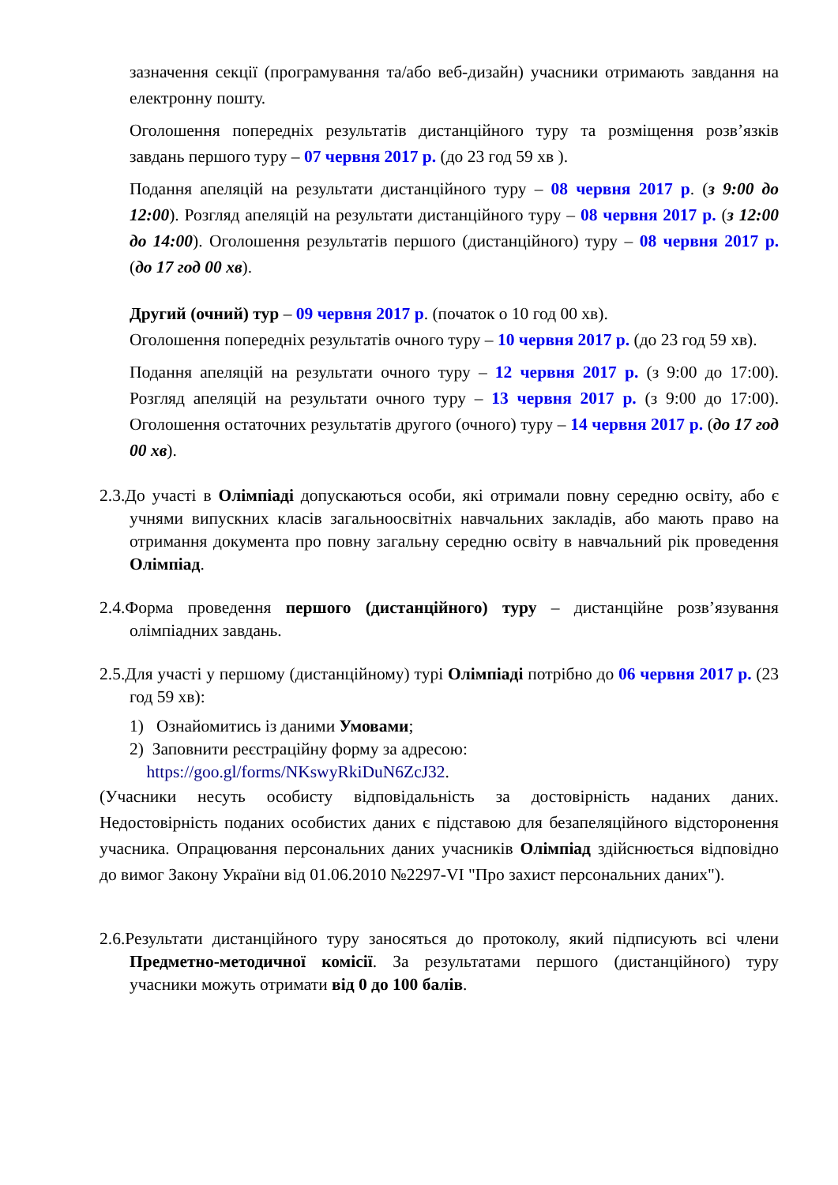зазначення секції (програмування та/або веб-дизайн) учасники отримають завдання на електронну пошту.
Оголошення попередніх результатів дистанційного туру та розміщення розв’язків завдань першого туру – 07 червня 2017 р. (до 23 год 59 хв ).
Подання апеляцій на результати дистанційного туру – 08 червня 2017 р. (з 9:00 до 12:00). Розгляд апеляцій на результати дистанційного туру – 08 червня 2017 р. (з 12:00 до 14:00). Оголошення результатів першого (дистанційного) туру – 08 червня 2017 р. (до 17 год 00 хв).
Другий (очний) тур – 09 червня 2017 р. (початок о 10 год 00 хв).
Оголошення попередніх результатів очного туру – 10 червня 2017 р. (до 23 год 59 хв).
Подання апеляцій на результати очного туру – 12 червня 2017 р. (з 9:00 до 17:00). Розгляд апеляцій на результати очного туру – 13 червня 2017 р. (з 9:00 до 17:00). Оголошення остаточних результатів другого (очного) туру – 14 червня 2017 р. (до 17 год 00 хв).
2.3.До участі в Олімпіаді допускаються особи, які отримали повну середню освіту, або є учнями випускних класів загальноосвітніх навчальних закладів, або мають право на отримання документа про повну загальну середню освіту в навчальний рік проведення Олімпіад.
2.4.Форма проведення першого (дистанційного) туру – дистанційне розв’язування олімпіадних завдань.
2.5.Для участі у першому (дистанційному) турі Олімпіаді потрібно до 06 червня 2017 р. (23 год 59 хв):
1) Ознайомитись із даними Умовами;
2) Заповнити реєстраційну форму за адресою:
https://goo.gl/forms/NKswyRkiDuN6ZcJ32.
(Учасники несуть особисту відповідальність за достовірність наданих даних. Недостовірність поданих особистих даних є підставою для безапеляційного відсторонення учасника. Опрацювання персональних даних учасників Олімпіад здійснюється відповідно до вимог Закону України від 01.06.2010 №2297-VI "Про захист персональних даних").
2.6.Результати дистанційного туру заносяться до протоколу, який підписують всі члени Предметно-методичної комісії. За результатами першого (дистанційного) туру учасники можуть отримати від 0 до 100 балів.